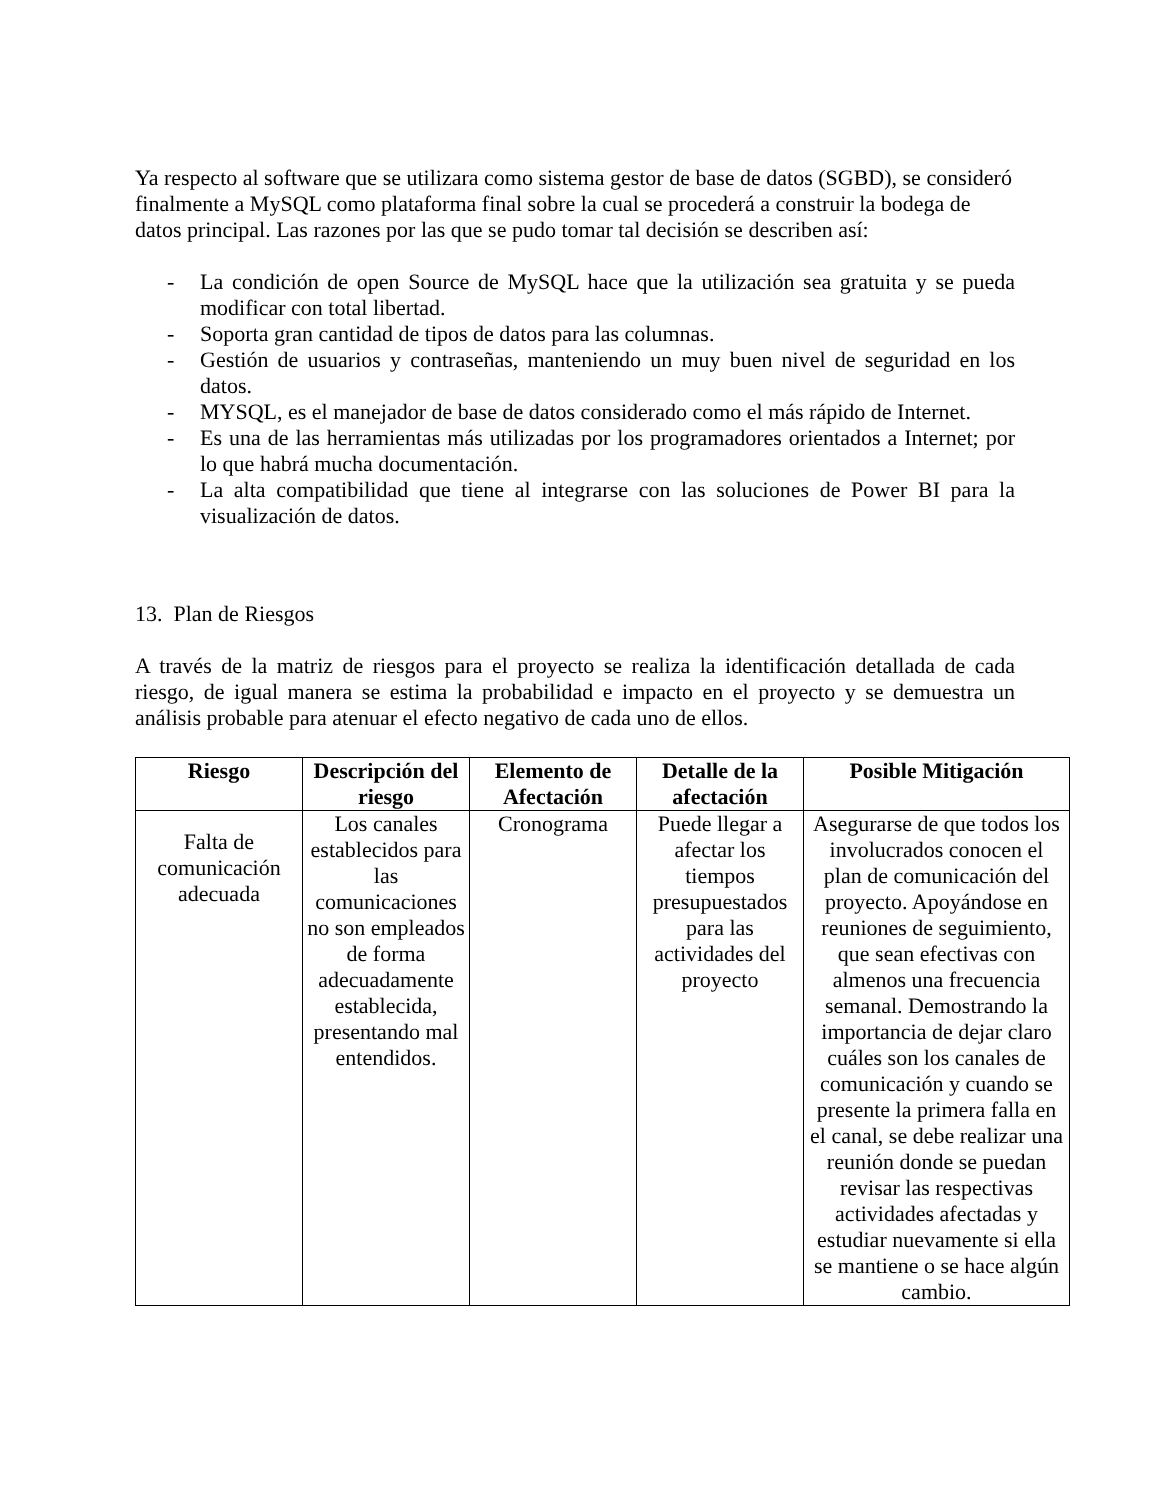Ya respecto al software que se utilizara como sistema gestor de base de datos (SGBD), se consideró finalmente a MySQL como plataforma final sobre la cual se procederá a construir la bodega de datos principal. Las razones por las que se pudo tomar tal decisión se describen así:
- La condición de open Source de MySQL hace que la utilización sea gratuita y se pueda modificar con total libertad.
- Soporta gran cantidad de tipos de datos para las columnas.
- Gestión de usuarios y contraseñas, manteniendo un muy buen nivel de seguridad en los datos.
- MYSQL, es el manejador de base de datos considerado como el más rápido de Internet.
- Es una de las herramientas más utilizadas por los programadores orientados a Internet; por lo que habrá mucha documentación.
- La alta compatibilidad que tiene al integrarse con las soluciones de Power BI para la visualización de datos.
13. Plan de Riesgos
A través de la matriz de riesgos para el proyecto se realiza la identificación detallada de cada riesgo, de igual manera se estima la probabilidad e impacto en el proyecto y se demuestra un análisis probable para atenuar el efecto negativo de cada uno de ellos.
| Riesgo | Descripción del riesgo | Elemento de Afectación | Detalle de la afectación | Posible Mitigación |
| --- | --- | --- | --- | --- |
| Falta de comunicación adecuada | Los canales establecidos para las comunicaciones no son empleados de forma adecuadamente establecida, presentando mal entendidos. | Cronograma | Puede llegar a afectar los tiempos presupuestados para las actividades del proyecto | Asegurarse de que todos los involucrados conocen el plan de comunicación del proyecto. Apoyándose en reuniones de seguimiento, que sean efectivas con almenos una frecuencia semanal. Demostrando la importancia de dejar claro cuáles son los canales de comunicación y cuando se presente la primera falla en el canal, se debe realizar una reunión donde se puedan revisar las respectivas actividades afectadas y estudiar nuevamente si ella se mantiene o se hace algún cambio. |